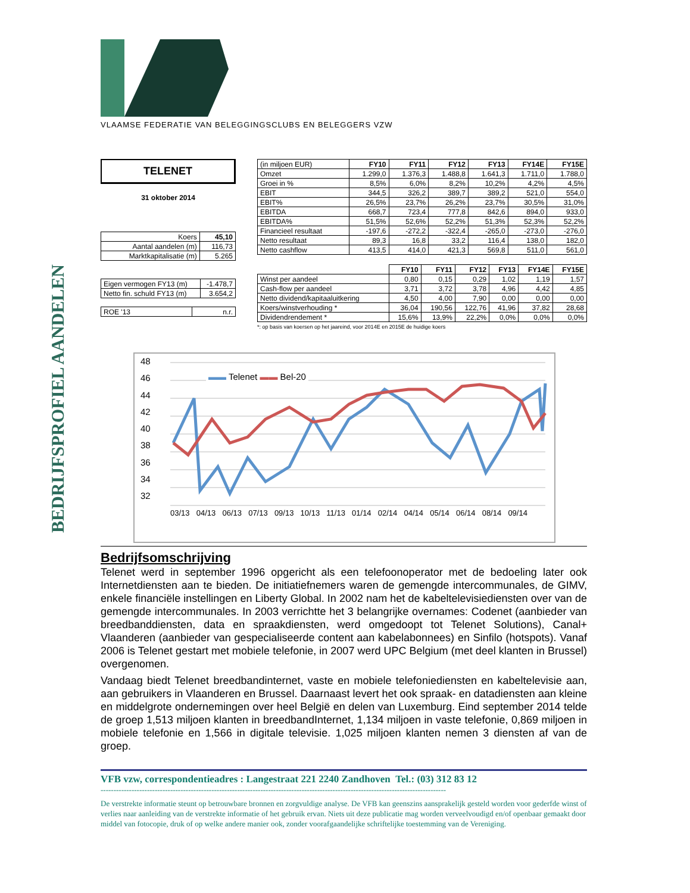BEDRIJFSPROFIEL AANDELEN
VLAAMSE FEDERATIE VAN BELEGGINGSCLUBS EN BELEGGERS VZW
TELENET
31 oktober 2014
| Koers | 45,10 |
| Aantal aandelen (m) | 116,73 |
| Marktkapitalisatie (m) | 5.265 |
| Eigen vermogen FY13 (m) | -1.478,7 |
| Netto fin. schuld FY13 (m) | 3.654,2 |
| ROE '13 | n.r. |
| (in miljoen EUR) | FY10 | FY11 | FY12 | FY13 | FY14E | FY15E |
| Omzet | 1.299,0 | 1.376,3 | 1.488,8 | 1.641,3 | 1.711,0 | 1.788,0 |
| Groei in % | 8,5% | 6,0% | 8,2% | 10,2% | 4,2% | 4,5% |
| EBIT | 344,5 | 326,2 | 389,7 | 389,2 | 521,0 | 554,0 |
| EBIT% | 26,5% | 23,7% | 26,2% | 23,7% | 30,5% | 31,0% |
| EBITDA | 668,7 | 723,4 | 777,8 | 842,6 | 894,0 | 933,0 |
| EBITDA% | 51,5% | 52,6% | 52,2% | 51,3% | 52,3% | 52,2% |
| Financieel resultaat | -197,6 | -272,2 | -322,4 | -265,0 | -273,0 | -276,0 |
| Netto resultaat | 89,3 | 16,8 | 33,2 | 116,4 | 138,0 | 182,0 |
| Netto cashflow | 413,5 | 414,0 | 421,3 | 569,8 | 511,0 | 561,0 |
| | FY10 | FY11 | FY12 | FY13 | FY14E | FY15E |
| Winst per aandeel | 0,80 | 0,15 | 0,29 | 1,02 | 1,19 | 1,57 |
| Cash-flow per aandeel | 3,71 | 3,72 | 3,78 | 4,96 | 4,42 | 4,85 |
| Netto dividend/kapitaaluitkering | 4,50 | 4,00 | 7,90 | 0,00 | 0,00 | 0,00 |
| Koers/winstverhouding * | 36,04 | 190,56 | 122,76 | 41,96 | 37,82 | 28,68 |
| Dividendrendement * | 15,6% | 13,9% | 22,2% | 0,0% | 0,0% | 0,0% |
*: op basis van koersen op het jaareind, voor 2014E en 2015E de huidige koers
48
46
44
42
40
38
36
34
32
▬▬ Telenet ▬▬ Bel-20
03/13 04/13 06/13 07/13 09/13 10/13 11/13 01/14 02/14 04/14 05/14 06/14 08/14 09/14
Bedrijfsomschrijving
Telenet werd in september 1996 opgericht als een telefoonoperator met de bedoeling later ook Internetdiensten aan te bieden. De initiatiefnemers waren de gemengde intercommunales, de GIMV, enkele financiële instellingen en Liberty Global. In 2002 nam het de kabeltelevisiediensten over van de gemengde intercommunales. In 2003 verrichtte het 3 belangrijke overnames: Codenet (aanbieder van breedbanddiensten, data en spraakdiensten, werd omgedoopt tot Telenet Solutions), Canal+ Vlaanderen (aanbieder van gespecialiseerde content aan kabelabonnees) en Sinfilo (hotspots). Vanaf 2006 is Telenet gestart met mobiele telefonie, in 2007 werd UPC Belgium (met deel klanten in Brussel) overgenomen.
Vandaag biedt Telenet breedbandinternet, vaste en mobiele telefoniediensten en kabeltelevisie aan, aan gebruikers in Vlaanderen en Brussel. Daarnaast levert het ook spraak- en datadiensten aan kleine en middelgrote ondernemingen over heel België en delen van Luxemburg. Eind september 2014 telde de groep 1,513 miljoen klanten in breedbandInternet, 1,134 miljoen in vaste telefonie, 0,869 miljoen in mobiele telefonie en 1,566 in digitale televisie. 1,025 miljoen klanten nemen 3 diensten af van de groep.
VFB vzw, correspondentieadres : Langestraat 221 2240 Zandhoven Tel.: (03) 312 83 12
--------------------------------------------------------------------------------------------------------------------------------------
De verstrekte informatie steunt op betrouwbare bronnen en zorgvuldige analyse. De VFB kan geenszins aansprakelijk gesteld worden voor gederfde winst of verlies naar aanleiding van de verstrekte informatie of het gebruik ervan. Niets uit deze publicatie mag worden verveelvoudigd en/of openbaar gemaakt door middel van fotocopie, druk of op welke andere manier ook, zonder voorafgaandelijke schriftelijke toestemming van de Vereniging.